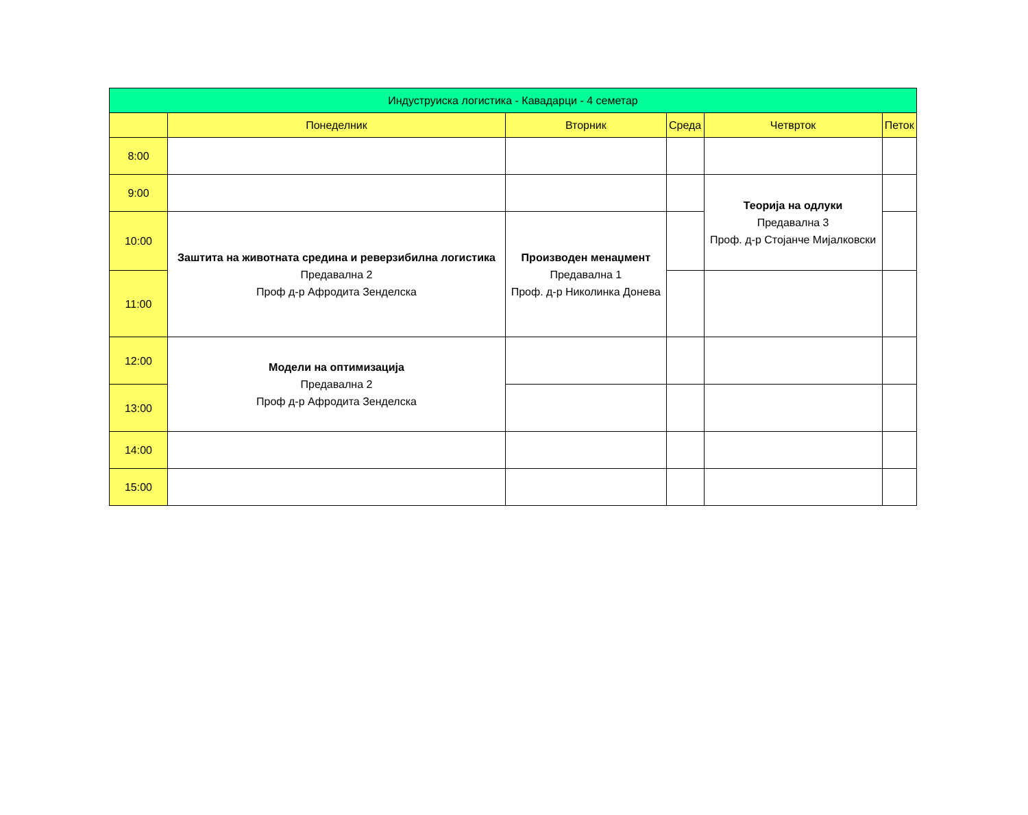| Индуструиска логистика - Кавадарци - 4 семетар | | | | | |
| --- | --- | --- | --- | --- | --- |
| | Понеделник | Вторник | Среда | Четврток | Петок |
| 8:00 | | | | | |
| 9:00 | | | | Теорија на одлуки Предавална 3 Проф. д-р Стојанче Мијалковски | |
| 10:00 | Заштита на животната средина и реверзибилна логистика Предавална 2 Проф д-р Афродита Зенделска | Производен менаџмент Предавална 1 Проф. д-р Николинка Донева | | | |
| 11:00 | | | | | |
| 12:00 | Модели на оптимизација Предавална 2 Проф д-р Афродита Зенделска | | | | |
| 13:00 | | | | | |
| 14:00 | | | | | |
| 15:00 | | | | | |